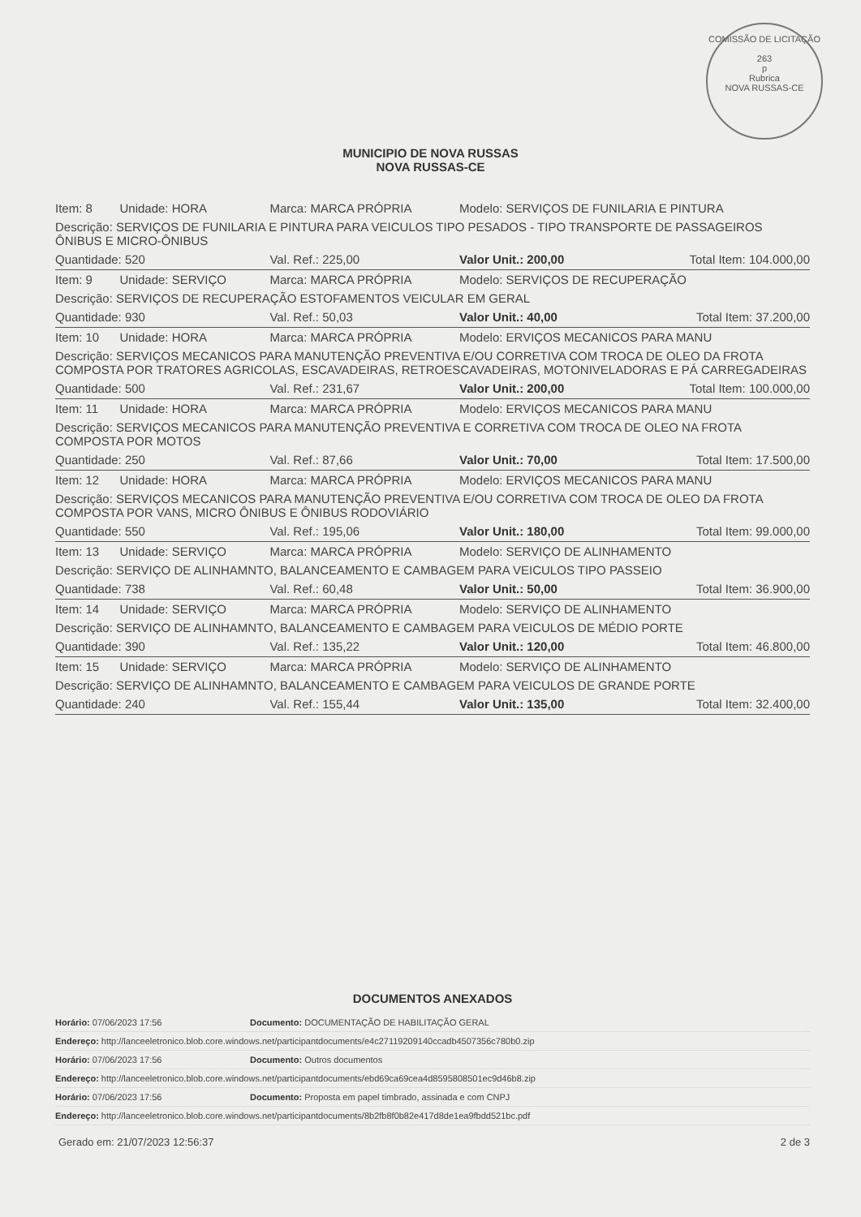COMISSÃO DE LICITAÇÃO
263
p
Rubrica
NOVA RUSSAS-CE
MUNICIPIO DE NOVA RUSSAS
NOVA RUSSAS-CE
| Item: 8 | Unidade: HORA | Marca: MARCA PRÓPRIA | Modelo: SERVIÇOS DE FUNILARIA E PINTURA | |
| Descrição: SERVIÇOS DE FUNILARIA E PINTURA PARA VEICULOS TIPO PESADOS - TIPO TRANSPORTE DE PASSAGEIROS ÔNIBUS E MICRO-ÔNIBUS | | | | |
| Quantidade: 520 | | Val. Ref.: 225,00 | Valor Unit.: 200,00 | Total Item: 104.000,00 |
| Item: 9 | Unidade: SERVIÇO | Marca: MARCA PRÓPRIA | Modelo: SERVIÇOS DE RECUPERAÇÃO | |
| Descrição: SERVIÇOS DE RECUPERAÇÃO ESTOFAMENTOS VEICULAR EM GERAL | | | | |
| Quantidade: 930 | | Val. Ref.: 50,03 | Valor Unit.: 40,00 | Total Item: 37.200,00 |
| Item: 10 | Unidade: HORA | Marca: MARCA PRÓPRIA | Modelo: ERVIÇOS MECANICOS PARA MANU | |
| Descrição: SERVIÇOS MECANICOS PARA MANUTENÇÃO PREVENTIVA E/OU CORRETIVA COM TROCA DE OLEO DA FROTA COMPOSTA POR TRATORES AGRICOLAS, ESCAVADEIRAS, RETROESCAVADEIRAS, MOTONIVELADORAS E PÁ CARREGADEIRAS | | | | |
| Quantidade: 500 | | Val. Ref.: 231,67 | Valor Unit.: 200,00 | Total Item: 100.000,00 |
| Item: 11 | Unidade: HORA | Marca: MARCA PRÓPRIA | Modelo: ERVIÇOS MECANICOS PARA MANU | |
| Descrição: SERVIÇOS MECANICOS PARA MANUTENÇÃO PREVENTIVA E CORRETIVA COM TROCA DE OLEO NA FROTA COMPOSTA POR MOTOS | | | | |
| Quantidade: 250 | | Val. Ref.: 87,66 | Valor Unit.: 70,00 | Total Item: 17.500,00 |
| Item: 12 | Unidade: HORA | Marca: MARCA PRÓPRIA | Modelo: ERVIÇOS MECANICOS PARA MANU | |
| Descrição: SERVIÇOS MECANICOS PARA MANUTENÇÃO PREVENTIVA E/OU CORRETIVA COM TROCA DE OLEO DA FROTA COMPOSTA POR VANS, MICRO ÔNIBUS E ÔNIBUS RODOVIÁRIO | | | | |
| Quantidade: 550 | | Val. Ref.: 195,06 | Valor Unit.: 180,00 | Total Item: 99.000,00 |
| Item: 13 | Unidade: SERVIÇO | Marca: MARCA PRÓPRIA | Modelo: SERVIÇO DE ALINHAMENTO | |
| Descrição: SERVIÇO DE ALINHAMNTO, BALANCEAMENTO E CAMBAGEM PARA VEICULOS TIPO PASSEIO | | | | |
| Quantidade: 738 | | Val. Ref.: 60,48 | Valor Unit.: 50,00 | Total Item: 36.900,00 |
| Item: 14 | Unidade: SERVIÇO | Marca: MARCA PRÓPRIA | Modelo: SERVIÇO DE ALINHAMENTO | |
| Descrição: SERVIÇO DE ALINHAMNTO, BALANCEAMENTO E CAMBAGEM PARA VEICULOS DE MÉDIO PORTE | | | | |
| Quantidade: 390 | | Val. Ref.: 135,22 | Valor Unit.: 120,00 | Total Item: 46.800,00 |
| Item: 15 | Unidade: SERVIÇO | Marca: MARCA PRÓPRIA | Modelo: SERVIÇO DE ALINHAMENTO | |
| Descrição: SERVIÇO DE ALINHAMNTO, BALANCEAMENTO E CAMBAGEM PARA VEICULOS DE GRANDE PORTE | | | | |
| Quantidade: 240 | | Val. Ref.: 155,44 | Valor Unit.: 135,00 | Total Item: 32.400,00 |
DOCUMENTOS ANEXADOS
| Horário: 07/06/2023 17:56 | Documento: DOCUMENTAÇÃO DE HABILITAÇÃO GERAL |
| Endereço: http://lanceeletronico.blob.core.windows.net/participantdocuments/e4c27119209140ccadb4507356c780b0.zip | |
| Horário: 07/06/2023 17:56 | Documento: Outros documentos |
| Endereço: http://lanceeletronico.blob.core.windows.net/participantdocuments/ebd69ca69cea4d8595808501ec9d46b8.zip | |
| Horário: 07/06/2023 17:56 | Documento: Proposta em papel timbrado, assinada e com CNPJ |
| Endereço: http://lanceeletronico.blob.core.windows.net/participantdocuments/8b2fb8f0b82e417d8de1ea9fbdd521bc.pdf | |
Gerado em: 21/07/2023 12:56:37 2 de 3